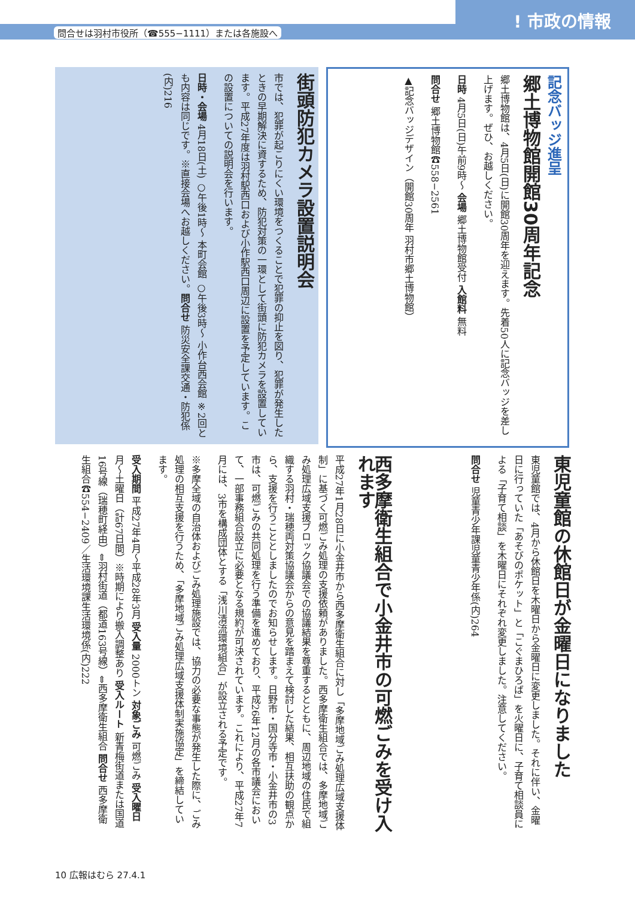問合せは羽村市役所（☎555−1111）または各施設へ! 市政の情報
記念バッジ進呈
郷土博物館開館30周年記念
郷土博物館は、4月5日(日)に開館30周年を迎えます。先着50人に記念バッジを差し上げます。ぜひ、お越しください。
日時 4月5日(日)午前9時〜 会場 郷土博物館受付 入館料 無料
問合せ 郷土博物館☎558−2561
▲記念バッジデザイン（開館30周年 羽村市郷土博物館）
街頭防犯カメラ設置説明会
市では、犯罪が起こりにくい環境をつくることで犯罪の抑止を図り、犯罪が発生したときの早期解決に資するため、防犯対策の一環として街頭に防犯カメラを設置しています。平成27年度は羽村駅西口および小作駅西口周辺に設置を予定しています。この設置についての説明会を行います。
日時・会場 4月18日(土) ○午後1時〜 本町会館 ○午後3時〜 小作台西会館 ※2回とも内容は同じです。※直接会場へお越しください。問合せ 防災安全課交通・防犯係(内)216
東児童館の休館日が金曜日になりました
東児童館では、4月から休館日を木曜日から金曜日に変更しました。それに伴い、金曜日に行っていた「あそびのポケット」と「こぐまひろば」を火曜日に、子育て相談員による「子育て相談」を木曜日にそれぞれ変更しました。注意してください。
問合せ 児童青少年課児童青少年係(内)264
西多摩衛生組合で小金井市の可燃ごみを受け入れます
平成27年1月28日に小金井市から西多摩衛生組合に対し「多摩地域ごみ処理広域支援体制」に基づく可燃ごみ処理の支援依頼がありました。西多摩衛生組合では、多摩地域ごみ処理広域支援ブロック協議会での協議結果を尊重するとともに、周辺地域の住民で組織する羽村・瑞穂両対策協議会からの意見を踏まえて検討した結果、相互扶助の観点から、支援を行うこととしましたのでお知らせします。日野市・国分寺市・小金井市の3市は、可燃ごみの共同処理を行う準備を進めており、平成26年12月の各市議会において、一部事務組合設立に必要となる規約が可決されています。これにより、平成27年7月には、3市を構成団体とする「浅川清流環境組合」が設立される予定です。
※多摩全域の自治体およびごみ処理施設では、協力の必要な事態が発生した際に、ごみ処理の相互支援を行うため、「多摩地域ごみ処理広域支援体制実施協定」を締結しています。
受入期間 平成27年4月〜平成28年3月 受入量 2000トン 対象ごみ 可燃ごみ 受入曜日 月〜土曜日（計67日間）※時期により搬入調整あり 受入ルート 新青梅街道または国道16号線（瑞穂町経由）⇔羽村街道（都道163号線）⇔西多摩衛生組合 問合せ 西多摩衛生組合☎554−2409／生活環境課生活環境係(内)222
10 広報はむら 27.4.1